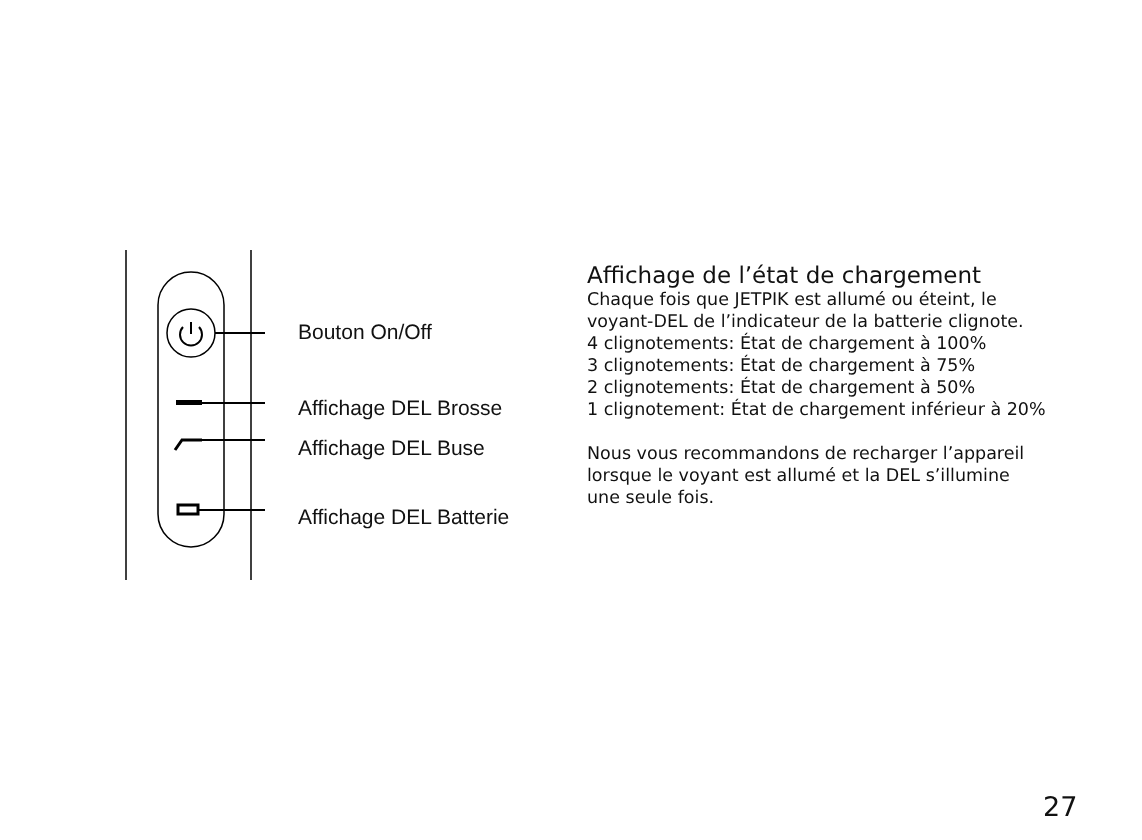Bouton On/Off
Affichage DEL Brosse
Affichage DEL Buse
Affichage DEL Batterie
Affichage de l’état de chargement
Chaque fois que JETPIK est allumé ou éteint, le voyant-DEL de l’indicateur de la batterie clignote.
4 clignotements: État de chargement à 100%
3 clignotements: État de chargement à 75%
2 clignotements: État de chargement à 50%
1 clignotement: État de chargement inférieur à 20%
Nous vous recommandons de recharger l’appareil lorsque le voyant est allumé et la DEL s’illumine une seule fois.
27